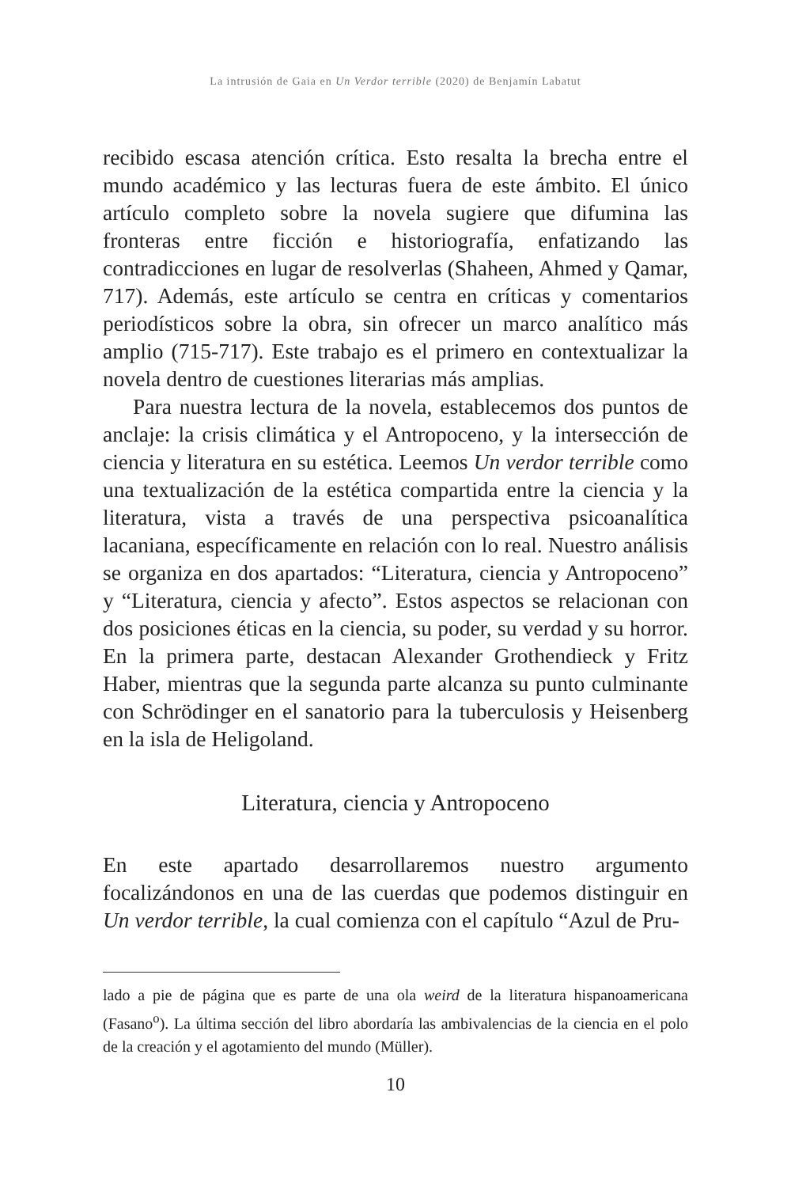La intrusión de Gaia en Un Verdor terrible (2020) de Benjamín Labatut
recibido escasa atención crítica. Esto resalta la brecha entre el mundo académico y las lecturas fuera de este ámbito. El único artículo completo sobre la novela sugiere que difumina las fronteras entre ficción e historiografía, enfatizando las contradicciones en lugar de resolverlas (Shaheen, Ahmed y Qamar, 717). Además, este artículo se centra en críticas y comentarios periodísticos sobre la obra, sin ofrecer un marco analítico más amplio (715-717). Este trabajo es el primero en contextualizar la novela dentro de cuestiones literarias más amplias.
Para nuestra lectura de la novela, establecemos dos puntos de anclaje: la crisis climática y el Antropoceno, y la intersección de ciencia y literatura en su estética. Leemos Un verdor terrible como una textualización de la estética compartida entre la ciencia y la literatura, vista a través de una perspectiva psicoanalítica lacaniana, específicamente en relación con lo real. Nuestro análisis se organiza en dos apartados: “Literatura, ciencia y Antropoceno” y “Literatura, ciencia y afecto”. Estos aspectos se relacionan con dos posiciones éticas en la ciencia, su poder, su verdad y su horror. En la primera parte, destacan Alexander Grothendieck y Fritz Haber, mientras que la segunda parte alcanza su punto culminante con Schrödinger en el sanatorio para la tuberculosis y Heisenberg en la isla de Heligoland.
Literatura, ciencia y Antropoceno
En este apartado desarrollaremos nuestro argumento focalizándonos en una de las cuerdas que podemos distinguir en Un verdor terrible, la cual comienza con el capítulo “Azul de Pru-
lado a pie de página que es parte de una ola weird de la literatura hispanoamericana (Fasano<sup>o</sup>). La última sección del libro abordaría las ambivalencias de la ciencia en el polo de la creación y el agotamiento del mundo (Müller).
10